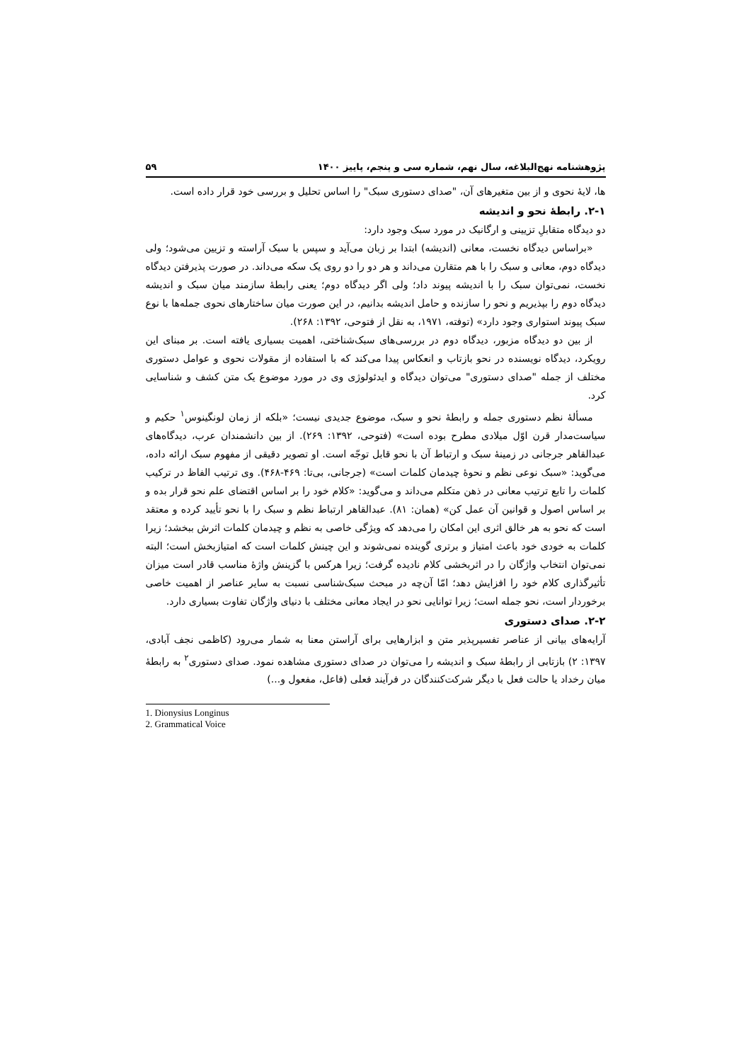پژوهشنامه نهج‌البلاغه، سال نهم، شماره سی و پنجم، پاییز ۱۴۰۰ ۵۹
ها، لایۀ نحوی و از بین متغیرهای آن، "صدای دستوری سبک" را اساس تحلیل و بررسی خود قرار داده است.
۲-۱. رابطۀ نحو و اندیشه
دو دیدگاه متقابلِ تزیینی و ارگانیک در مورد سبک وجود دارد:
«براساس دیدگاه نخست، معانی (اندیشه) ابتدا بر زبان می‌آید و سپس با سبک آراسته و تزیین می‌شود؛ ولی دیدگاه دوم، معانی و سبک را با هم متقارن می‌داند و هر دو را دو روی یک سکه می‌داند. در صورت پذیرفتن دیدگاه نخست، نمی‌توان سبک را با اندیشه پیوند داد؛ ولی اگر دیدگاه دوم؛ یعنی رابطۀ سازمند میان سبک و اندیشه دیدگاه دوم را بپذیریم و نحو را سازنده و حامل اندیشه بدانیم، در این صورت میان ساختارهای نحوی جمله‌ها با نوع سبک پیوند استواری وجود دارد» (توفته، ۱۹۷۱، به نقل از فتوحی، ۱۳۹۲: ۲۶۸).
از بین دو دیدگاه مزبور، دیدگاه دوم در بررسی‌های سبک‌شناختی، اهمیت بسیاری یافته است. بر مبنای این رویکرد، دیدگاه نویسنده در نحو بازتاب و انعکاس پیدا می‌کند که با استفاده از مقولات نحوی و عوامل دستوری مختلف از جمله "صدای دستوری" می‌توان دیدگاه و ایدئولوژی وی در مورد موضوع یک متن کشف و شناسایی کرد.
مسألۀ نظم دستوری جمله و رابطۀ نحو و سبک، موضوع جدیدی نیست؛ «بلکه از زمان لونگینوس<sup>۱</sup> حکیم و سیاست‌مدار قرن اوّل میلادی مطرح بوده است» (فتوحی، ۱۳۹۲: ۲۶۹). از بین دانشمندان عرب، دیدگاه‌های عبدالقاهر جرجانی در زمینۀ سبک و ارتباط آن با نحو قابل توجّه است. او تصویر دقیقی از مفهوم سبک ارائه داده، می‌گوید: «سبک نوعی نظم و نحوۀ چیدمان کلمات است» (جرجانی، بی‌تا: ۴۶۹-۴۶۸). وی ترتیب الفاظ در ترکیب کلمات را تابع ترتیب معانی در ذهن متکلم می‌داند و می‌گوید: «کلام خود را بر اساس اقتضای علم نحو قرار بده و بر اساس اصول و قوانین آن عمل کن» (همان: ۸۱). عبدالقاهر ارتباط نظم و سبک را با نحو تأیید کرده و معتقد است که نحو به هر خالق اثری این امکان را می‌دهد که ویژگی خاصی به نظم و چیدمان کلمات اثرش ببخشد؛ زیرا کلمات به خودی خود باعث امتیاز و برتری گوینده نمی‌شوند و این چینش کلمات است که امتیازبخش است؛ البته نمی‌توان انتخاب واژگان را در اثربخشی کلام نادیده گرفت؛ زیرا هرکس با گزینش واژۀ مناسب قادر است میزان تأثیرگذاری کلام خود را افزایش دهد؛ امّا آن‌چه در مبحث سبک‌شناسی نسبت به سایر عناصر از اهمیت خاصی برخوردار است، نحو جمله است؛ زیرا توانایی نحو در ایجاد معانی مختلف با دنیای واژگان تفاوت بسیاری دارد.
۲-۲. صدای دستوری
آرایه‌های بیانی از عناصر تفسیرپذیر متن و ابزارهایی برای آراستن معنا به شمار می‌رود (کاظمی نجف آبادی، ۱۳۹۷: ۲) بازتابی از رابطۀ سبک و اندیشه را می‌توان در صدای دستوری مشاهده نمود. صدای دستوری<sup>۲</sup> به رابطۀ میان رخداد یا حالت فعل با دیگر شرکت‌کنندگان در فرآیند فعلی (فاعل، مفعول و...)
1. Dionysius Longinus
2. Grammatical Voice